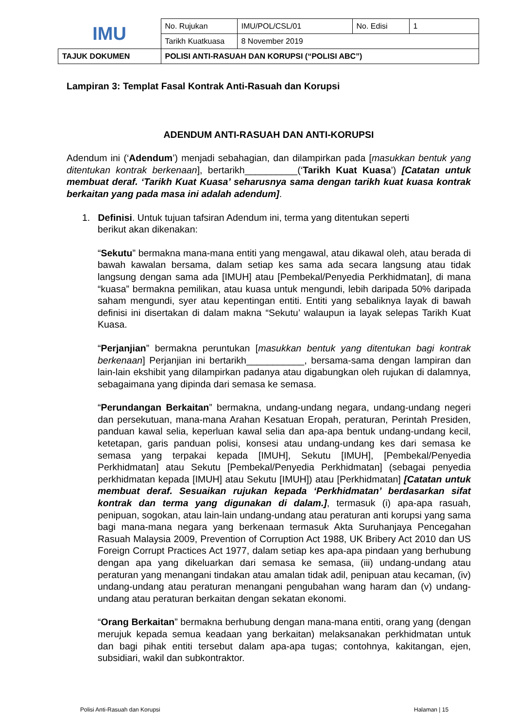| IMU | No. Rujukan | IMU/POL/CSL/01 | No. Edisi | 1 |
| | Tarikh Kuatkuasa | 8 November 2019 | | |
| TAJUK DOKUMEN | POLISI ANTI-RASUAH DAN KORUPSI (“POLISI ABC”) | | | |
Lampiran 3: Templat Fasal Kontrak Anti-Rasuah dan Korupsi
ADENDUM ANTI-RASUAH DAN ANTI-KORUPSI
Adendum ini (‘Adendum’) menjadi sebahagian, dan dilampirkan pada [masukkan bentuk yang ditentukan kontrak berkenaan], bertarikh__________(‘Tarikh Kuat Kuasa’) [Catatan untuk membuat deraf. ‘Tarikh Kuat Kuasa’ seharusnya sama dengan tarikh kuat kuasa kontrak berkaitan yang pada masa ini adalah adendum].
1. Definisi. Untuk tujuan tafsiran Adendum ini, terma yang ditentukan seperti
berikut akan dikenakan:
“Sekutu” bermakna mana-mana entiti yang mengawal, atau dikawal oleh, atau berada di bawah kawalan bersama, dalam setiap kes sama ada secara langsung atau tidak langsung dengan sama ada [IMUH] atau [Pembekal/Penyedia Perkhidmatan], di mana “kuasa” bermakna pemilikan, atau kuasa untuk mengundi, lebih daripada 50% daripada saham mengundi, syer atau kepentingan entiti. Entiti yang sebaliknya layak di bawah definisi ini disertakan di dalam makna “Sekutu’ walaupun ia layak selepas Tarikh Kuat Kuasa.
“Perjanjian” bermakna peruntukan [masukkan bentuk yang ditentukan bagi kontrak berkenaan] Perjanjian ini bertarikh___________, bersama-sama dengan lampiran dan lain-lain ekshibit yang dilampirkan padanya atau digabungkan oleh rujukan di dalamnya, sebagaimana yang dipinda dari semasa ke semasa.
“Perundangan Berkaitan” bermakna, undang-undang negara, undang-undang negeri dan persekutuan, mana-mana Arahan Kesatuan Eropah, peraturan, Perintah Presiden, panduan kawal selia, keperluan kawal selia dan apa-apa bentuk undang-undang kecil, ketetapan, garis panduan polisi, konsesi atau undang-undang kes dari semasa ke semasa yang terpakai kepada [IMUH], Sekutu [IMUH], [Pembekal/Penyedia Perkhidmatan] atau Sekutu [Pembekal/Penyedia Perkhidmatan] (sebagai penyedia perkhidmatan kepada [IMUH] atau Sekutu [IMUH]) atau [Perkhidmatan] [Catatan untuk membuat deraf. Sesuaikan rujukan kepada ‘Perkhidmatan’ berdasarkan sifat kontrak dan terma yang digunakan di dalam.], termasuk (i) apa-apa rasuah, penipuan, sogokan, atau lain-lain undang-undang atau peraturan anti korupsi yang sama bagi mana-mana negara yang berkenaan termasuk Akta Suruhanjaya Pencegahan Rasuah Malaysia 2009, Prevention of Corruption Act 1988, UK Bribery Act 2010 dan US Foreign Corrupt Practices Act 1977, dalam setiap kes apa-apa pindaan yang berhubung dengan apa yang dikeluarkan dari semasa ke semasa, (iii) undang-undang atau peraturan yang menangani tindakan atau amalan tidak adil, penipuan atau kecaman, (iv) undang-undang atau peraturan menangani pengubahan wang haram dan (v) undang-undang atau peraturan berkaitan dengan sekatan ekonomi.
“Orang Berkaitan” bermakna berhubung dengan mana-mana entiti, orang yang (dengan merujuk kepada semua keadaan yang berkaitan) melaksanakan perkhidmatan untuk dan bagi pihak entiti tersebut dalam apa-apa tugas; contohnya, kakitangan, ejen, subsidiari, wakil dan subkontraktor.
Polisi Anti-Rasuah dan Korupsi Halaman | 15